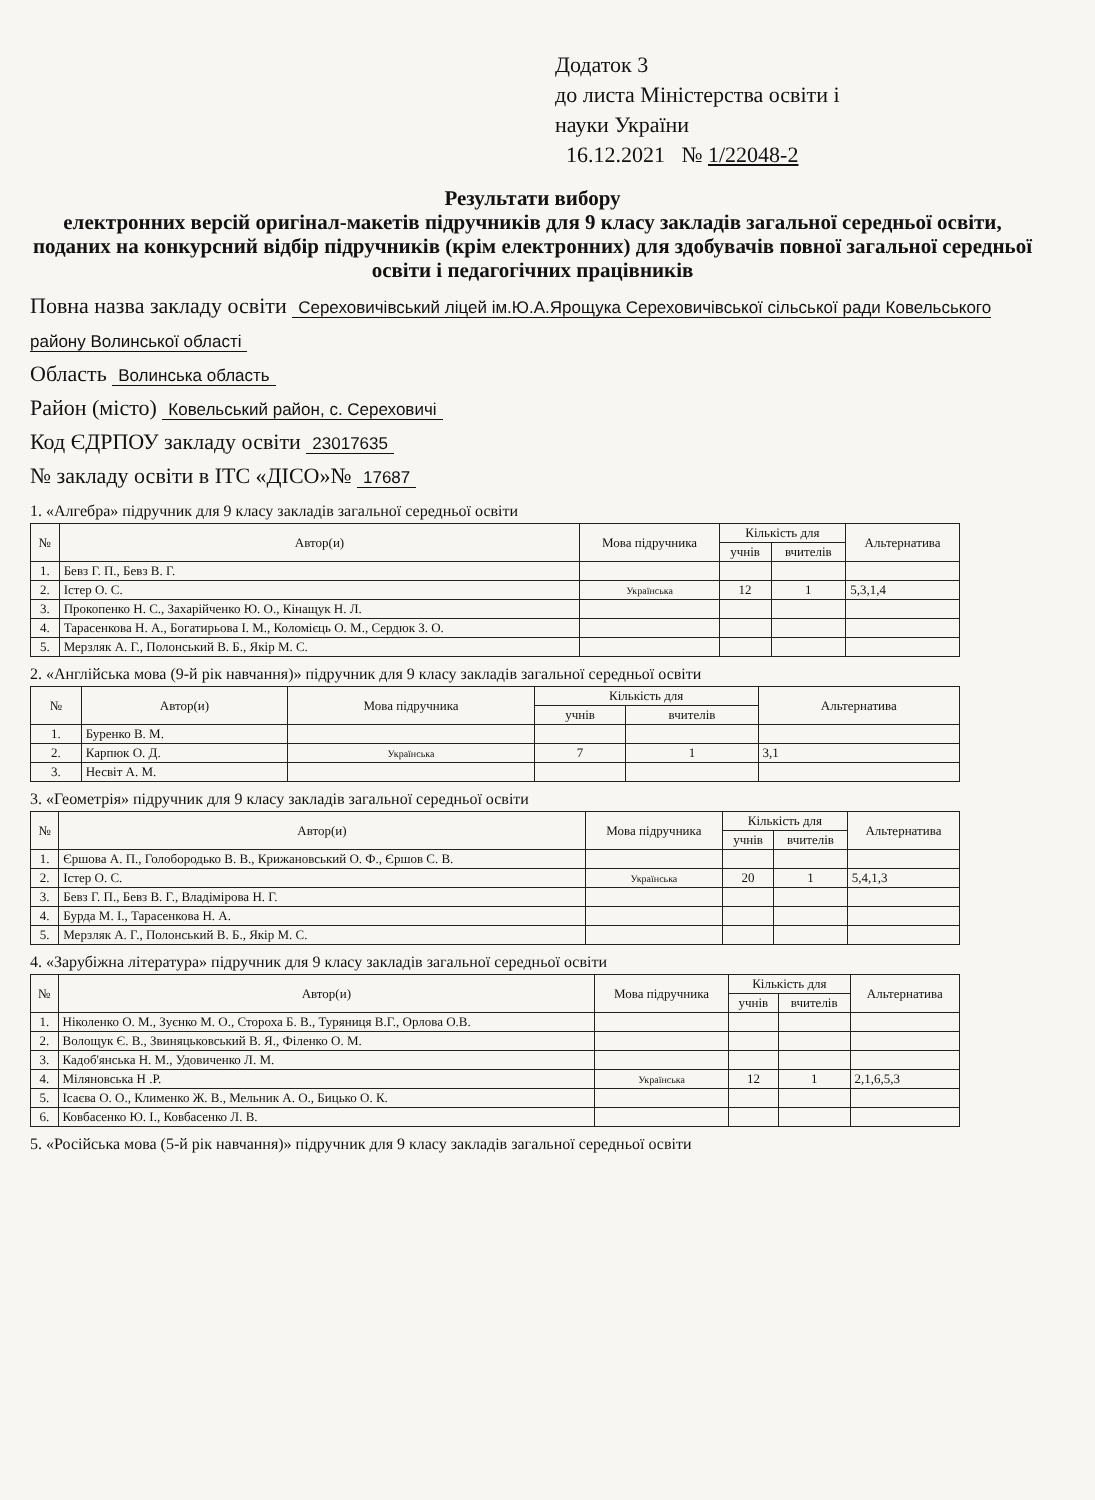Додаток 3
до листа Міністерства освіти і
науки України
16.12.2021 № 1/22048-2
Результати вибору
електронних версій оригінал-макетів підручників для 9 класу закладів загальної середньої освіти, поданих на конкурсний відбір підручників (крім електронних) для здобувачів повної загальної середньої освіти і педагогічних працівників
Повна назва закладу освіти Сереховичівський ліцей ім.Ю.А.Ярощука Сереховичівської сільської ради Ковельського району Волинської області
Область Волинська область
Район (місто) Ковельський район, с. Сереховичі
Код ЄДРПОУ закладу освіти 23017635
№ закладу освіти в ІТС «ДІСО»№ 17687
1. «Алгебра» підручник для 9 класу закладів загальної середньої освіти
| № | Автор(и) | Мова підручника | Кількість для | | Альтернатива |
| --- | --- | --- | --- | --- | --- |
| | | | учнів | вчителів | |
| 1. | Бевз Г. П., Бевз В. Г. | | | | |
| 2. | Істер О. С. | Українська | 12 | 1 | 5,3,1,4 |
| 3. | Прокопенко Н. С., Захарійченко Ю. О., Кінащук Н. Л. | | | | |
| 4. | Тарасенкова Н. А., Богатирьова І. М., Коломієць О. М., Сердюк З. О. | | | | |
| 5. | Мерзляк А. Г., Полонський В. Б., Якір М. С. | | | | |
2. «Англійська мова (9-й рік навчання)» підручник для 9 класу закладів загальної середньої освіти
| № | Автор(и) | Мова підручника | Кількість для | | Альтернатива |
| --- | --- | --- | --- | --- | --- |
| | | | учнів | вчителів | |
| 1. | Буренко В. М. | | | | |
| 2. | Карпюк О. Д. | Українська | 7 | 1 | 3,1 |
| 3. | Несвіт А. М. | | | | |
3. «Геометрія» підручник для 9 класу закладів загальної середньої освіти
| № | Автор(и) | Мова підручника | Кількість для | | Альтернатива |
| --- | --- | --- | --- | --- | --- |
| | | | учнів | вчителів | |
| 1. | Єршова А. П., Голобородько В. В., Крижановський О. Ф., Єршов С. В. | | | | |
| 2. | Істер О. С. | Українська | 20 | 1 | 5,4,1,3 |
| 3. | Бевз Г. П., Бевз В. Г., Владімірова Н. Г. | | | | |
| 4. | Бурда М. І., Тарасенкова Н. А. | | | | |
| 5. | Мерзляк А. Г., Полонський В. Б., Якір М. С. | | | | |
4. «Зарубіжна література» підручник для 9 класу закладів загальної середньої освіти
| № | Автор(и) | Мова підручника | Кількість для | | Альтернатива |
| --- | --- | --- | --- | --- | --- |
| | | | учнів | вчителів | |
| 1. | Ніколенко О. М., Зуєнко М. О., Стороха Б. В., Туряниця В.Г., Орлова О.В. | | | | |
| 2. | Волощук Є. В., Звиняцьковський В. Я., Філенко О. М. | | | | |
| 3. | Кадоб'янська Н. М., Удовиченко Л. М. | | | | |
| 4. | Міляновська Н .Р. | Українська | 12 | 1 | 2,1,6,5,3 |
| 5. | Ісаєва О. О., Клименко Ж. В., Мельник А. О., Бицько О. К. | | | | |
| 6. | Ковбасенко Ю. І., Ковбасенко Л. В. | | | | |
5. «Російська мова (5-й рік навчання)» підручник для 9 класу закладів загальної середньої освіти